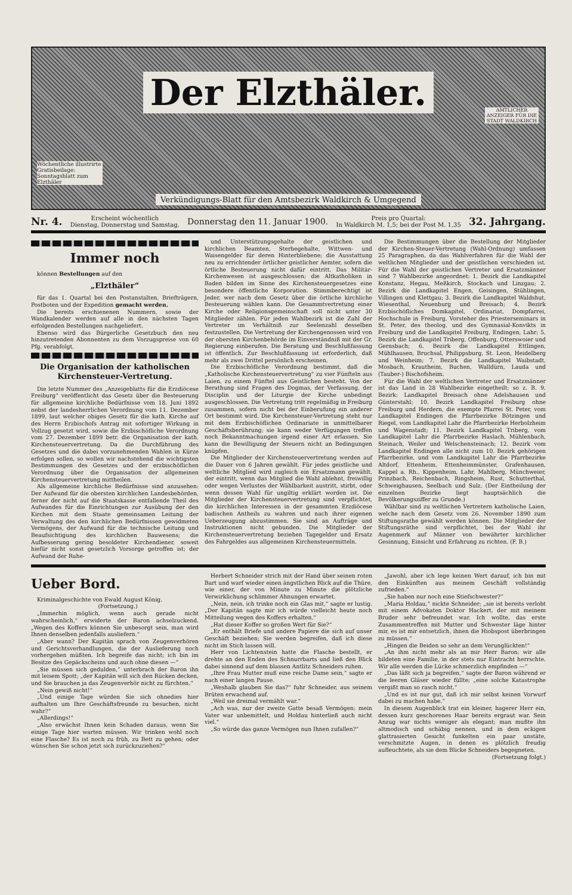Der Elzthäler.
Wöchentliche illustrirte Gratisbeilage: Sonntagsblatt zum Elzthäler
AMTLICHER ANZEIGER FÜR DIE STADT WALDKIRCH
Verkündigungs-Blatt für den Amtsbezirk Waldkirch & Umgegend
Nr. 4. Erscheint wöchentlich
Dienstag, Donnerstag und Samstag. Donnerstag den 11. Januar 1900. Preis pro Quartal:
In Waldkirch M. 1,5; bei der Post M. 1,35 32. Jahrgang.
Immer noch
können Bestellungen auf den
„Elzthäler“
für das 1. Quartal bei den Postanstalten, Briefträgern, Postboten und der Expedition gemacht werden.
Die bereits erschienenen Nummern, sowie der Wandkalender werden auf alle in den nächsten Tagen erfolgenden Bestellungen nachgeliefert.
Ebenso wird das Bürgerliche Gesetzbuch den neu hinzutretenden Abonnenten zu dem Vorzugspreise von 60 Pfg. verabfolgt.
Die Organisation der katholischen Kirchensteuer-Vertretung.
Die letzte Nummer des „Anzeigeblatts für die Erzdiöcese Freiburg“ veröffentlicht das Gesetz über die Besteuerung für allgemeine kirchliche Bedürfnisse vom 18. Juni 1892 nebst der landesherrlichen Verordnung vom 11. Dezember 1899, laut welcher obiges Gesetz für die kath. Kirche auf des Herrn Erzbischofs Antrag mit sofortiger Wirkung in Vollzug gesetzt wird, sowie die Erzbischöfliche Verordnung vom 27. Dezember 1899 betr. die Organisation der kath. Kirchensteuervertretung. Da die Durchführung des Gesetzes und die dabei vorzunehmenden Wahlen in Kürze erfolgen sollen, so wollen wir nachstehend die wichtigsten Bestimmungen des Gesetzes und der erzbischöflichen Verordnung über die Organisation der allgemeinen Kirchensteuervertretung mittheilen.
Als allgemeine kirchliche Bedürfnisse sind anzusehen: Der Aufwand für die obersten kirchlichen Landesbehörden, ferner der nicht auf die Staatskasse entfallende Theil des Aufwandes für die Einrichtungen zur Ausübung der den Kirchen mit dem Staate gemeinsamen Leitung der Verwaltung des den kirchlichen Bedürfnissen gewidmeten Vermögens, der Aufwand für die technische Leitung und Beaufsichtigung des kirchlichen Bauwesens; die Aufbesserung gering besoldeter Kirchendiener, soweit hiefür nicht sonst gesetzlich Vorsorge getroffen ist; der Aufwand der Ruhe-
und Unterstützungsgehalte der geistlichen und kirchlichen Beamten, Sterbegehalte, Wittwen- und Waisengelder für deren Hinterbliebene; die Ausstattung neu zu errichtender örtlicher geistlicher Aemter, sofern die örtliche Besteuerung nicht dafür eintritt. Das Militär-Kirchenwesen ist ausgeschlossen; die Altkatholiken in Baden bilden im Sinne des Kirchensteuergesetzes eine besondere öffentliche Korporation. Stimmberechtigt ist Jeder, wer nach dem Gesetz über die örtliche kirchliche Besteuerung wählen kann. Die Gesammtvertretung einer Kirche oder Religionsgemeinschaft soll nicht unter 30 Mitglieder zählen. Für jeden Wahlbezirk ist die Zahl der Vertreter im Verhältniß zur Seelenzahl desselben festzustellen. Die Vertretung der Kirchengenossen wird von der obersten Kirchenbehörde im Einverständniß mit der Gr. Regierung einberufen. Die Beratung und Beschlußfassung ist öffentlich. Zur Beschlußfassung ist erforderlich, daß mehr als zwei Drittel persönlich erscheinen.
Die Erzbischöfliche Verordnung bestimmt, daß die „Katholische Kirchensteuervertretung“ zu vier Fünfteln aus Laien, zu einem Fünftel aus Geistlichen besteht. Von der Berathung sind Fragen des Dogmas, der Verfassung, der Disciplin und der Liturgie der Kirche unbedingt ausgeschlossen. Die Vertretung tritt regelmäßig in Freiburg zusammen, sofern nicht bei der Einberufung ein anderer Ort bestimmt wird. Die Kirchensteuer-Vertretung steht nur mit dem Erzbischöflichen Ordinariate in unmittelbarer Geschäftsberührung; sie kann weder Verfügungen treffen noch Bekanntmachungen irgend einer Art erlassen. Sie kann die Bewilligung der Steuern nicht an Bedingungen knüpfen.
Die Mitglieder der Kirchensteuervertretung werden auf die Dauer von 6 Jahren gewählt. Für jedes geistliche und weltliche Mitglied wird zugleich ein Ersatzmann gewählt, der eintritt, wenn das Mitglied die Wahl ablehnt, freiwillig oder wegen Verlustes der Wählbarkeit austritt, stirbt, oder wenn dessen Wahl für ungiltig erklärt worden ist. Die Mitglieder der Kirchensteuervertretung sind verpflichtet, die kirchlichen Interessen in der gesammten Erzdiöcese badischen Antheils zu wahren und nach ihrer eigenen Ueberzeugung abzustimmen. Sie sind an Aufträge und Instruktionen nicht gebunden. Die Mitglieder der Kirchensteuervertretung beziehen Tagegelder und Ersatz des Fahrgeldes aus allgemeinen Kirchensteuermitteln.
Die Bestimmungen über die Bestellung der Mitglieder der Kirchen-Steuer-Vertretung (Wahl-Ordnung) umfassen 25 Paragraphen, da das Wahlverfahren für die Wahl der weltlichen Mitglieder und der geistlichen verschieden ist. Für die Wahl der geistlichen Vertreter und Ersatzmänner sind 7 Wahlbezirke angeordnet: 1. Bezirk die Landkapitel Konstanz, Hegau, Meßkirch, Stockach und Linzgau; 2. Bezirk die Landkapitel Engen, Geisingen, Stühlingen, Villingen und Klettgau; 3. Bezirk die Landkapitel Waldshut, Wiesenthal, Neuenburg und Breisach; 4. Bezirk Erzbischöfliches Domkapitel, Ordinariat, Dompfarrei, Hochschule in Freiburg, Vorsteher des Priesterseminars in St. Peter, des theolog. und des Gymnasial-Konvikts in Freiburg und die Landkapitel Freiburg, Endingen, Lahr; 5. Bezirk die Landkapitel Triberg, Offenburg, Otterswoier und Gernsbach; 6. Bezirk die Landkapitel Ettlingen, Mühlhausen, Bruchsal, Philippsburg, St. Leon, Heidelberg und Weinheim; 7. Bezirk die Landkapitel Waibstadt, Mosbach, Krautheim, Buchen, Walldürn, Lauda und (Tauber-) Bischofsheim.
Für die Wahl der weltlichen Vertreter und Ersatzmänner ist das Land in 28 Wahlbezirke eingetheilt; so z. B. 9. Bezirk: Landkapitel Breisach ohne Adelshausen und Günterstahl; 10. Bezirk Landkapitel Freiburg ohne Freiburg und Herdern, die exempte Pfarrei St. Peter, vom Landkapitel Endingen die Pfarrbezirke Bötzingen und Riegel, vom Landkapitel Lahr die Pfarrbezirke Herbolzheim und Wagenstadt; 11. Bezirk Landkapitel Triberg, vom Landkapitel Lahr die Pfarrbezirke Haslach, Mühlenbach, Steinach, Weiler und Welschensteinach; 12. Bezirk vom Landkapitel Endingen alle nicht zum 10. Bezirk gehörigen Pfarrbezirke, und vom Landkapitel Lahr die Pfarrbezirke Altdorf, Ettenheim, Ettenheimmünster, Grafenhausen, Kappel a. Rh., Kippenheim, Lahr, Mahlberg, Münchweier, Prinzbach, Reichenbach, Ringsheim, Rust, Schutterthal, Schweighausen, Seelbach und Sulz. (Der Eintheilung der einzelnen Bezirke liegt hauptsächlich die Bevölkerungsziffer zu Grunde.)
Wählbar sind zu weltlichen Vertretern katholische Laien, welche nach dem Gesetz vom 26. November 1890 zum Stiftungsrathe gewählt werden können. Die Mitglieder der Stiftungsräthe sind verpflichtet, bei der Wahl ihr Augenmerk auf Männer von bewährter kirchlicher Gesinnung, Einsicht und Erfahrung zu richten. (F. B.)
Ueber Bord.
Kriminalgeschichte von Ewald August König.
(Fortsetzung.)
„Immerhin möglich, wenn auch gerade nicht wahrscheinlich,“ erwiderte der Baron achselzuckend. „Wegen des Koffers können Sie unbesorgt sein, man wird Ihnen denselben jedenfalls ausliefern.“
„Aber wann? Der Kapitän sprach von Zeugenverhören und Gerichtsverhandlungen, die der Auslieferung noch vorhergehen müßten. Ich begreife das nicht; ich bin im Besitze des Gepäckscheins und auch ohne diesen —“
„Sie müssen sich gedulden,“ unterbrach der Baron ihn mit leisem Spott; „der Kapitän will sich den Rücken decken, und Sie brauchen ja das Zeugenverhör nicht zu fürchten.“
„Nein gewiß nicht!“
„Und einige Tage würden Sie sich ohnedies hier aufhalten um Ihre Geschäftsfreunde zu besuchen, nicht wahr?“
„Allerdings!“
„Also erwächst Ihnen kein Schaden daraus, wenn Sie einige Tage hier warten müssen. Wir trinken wohl noch eine Flasche? Es ist noch zu früh, zu Bett zu gehen; oder wünschen Sie schon jetzt sich zurückzuziehen?“
Herbert Schneider strich mit der Hand über seinen roten Bart und warf wieder einen ängstlichen Blick auf die Thüre, wie einer, der von Minute zu Minute die plötzliche Verwirklichung schlimmer Ahnungen erwartet.
„Nein, nein, ich trinke noch ein Glas mit,“ sagte er lustig. „Der Kapitän sagte mir ich würde vielleicht heute noch Mitteilung wegen des Koffers erhalten.“
„Hat dieser Koffer so großen Wert für Sie?“
„Er enthält Briefe und andere Papiere die sich auf unser Geschäft beziehen; Sie werden begreifen, daß ich diese nicht im Stich lassen will.
Herr von Lichtenstein hatte die Flasche bestellt, er drehte an den Enden des Schnurrbarts und ließ den Blick dabei sinnend auf dem blassen Antlitz Schneiders ruhen.
„Ihre Frau Mutter muß eine reiche Dame sein,“ sagte er nach einer langen Pause.
„Weshalb glauben Sie das?“ fuhr Schneider, aus seinem Brüten erwachend auf.
„Weil sie dreimal vermählt war.“
„Ach was, nur der zweite Gatte besaß Vermögen: mein Vater war unbemittelt, und Holdau hinterließ auch nicht viel.“
„So würde das ganze Vermögen nun Ihnen zufallen?“
„Jawohl, aber ich lege keinen Wert darauf, ich bin mit den Einkünften aus meinem Geschäft vollständig zufrieden.“
„Sie haben nur noch eine Stiefschwester?“
„Maria Holdau,“ nickte Schneider; „sie ist bereits verlobt mit einem Advokaten Doktor Hackert, der mit meinem Bruder sehr befreundet war. Ich wollte, das erste Zusammentreffen mit Mutter und Schwester läge hinter mir, es ist mir entsetzlich, ihnen die Hiobspost überbringen zu müssen.“
„Hingen die Beiden so sehr an dem Verunglückten!“
„An ihm nicht mehr als an mir Herr Baron; wir alle bildeten eine Familie, in der stets nur Eintracht herrschte. Wir alle werden die Lücke schmerzlich empfinden —“
„Das läßt sich ja begreifen,“ sagte der Baron während er die leeren Gläser wieder füllte; „eine solche Katastrophe vergißt man so rasch nicht.“
„Und es ist nur gut, daß ich mir selbst keinen Vorwurf dabei zu machen habe.“
In diesem Augenblick trat ein kleiner, hagerer Herr ein, dessen kurz geschorenes Haar bereits ergraut war. Sein Anzug war nichts weniger als elegant; man mußte ihn altmodisch und schäbig nennen, und in dem eckigen glattrasierten Gesicht funkelten ein paar unstäte, verschmitzte Augen, in denen es plötzlich freudig aufleuchtete, als sie dem Blicke Schneiders begegneten.
(Fortsetzung folgt.)